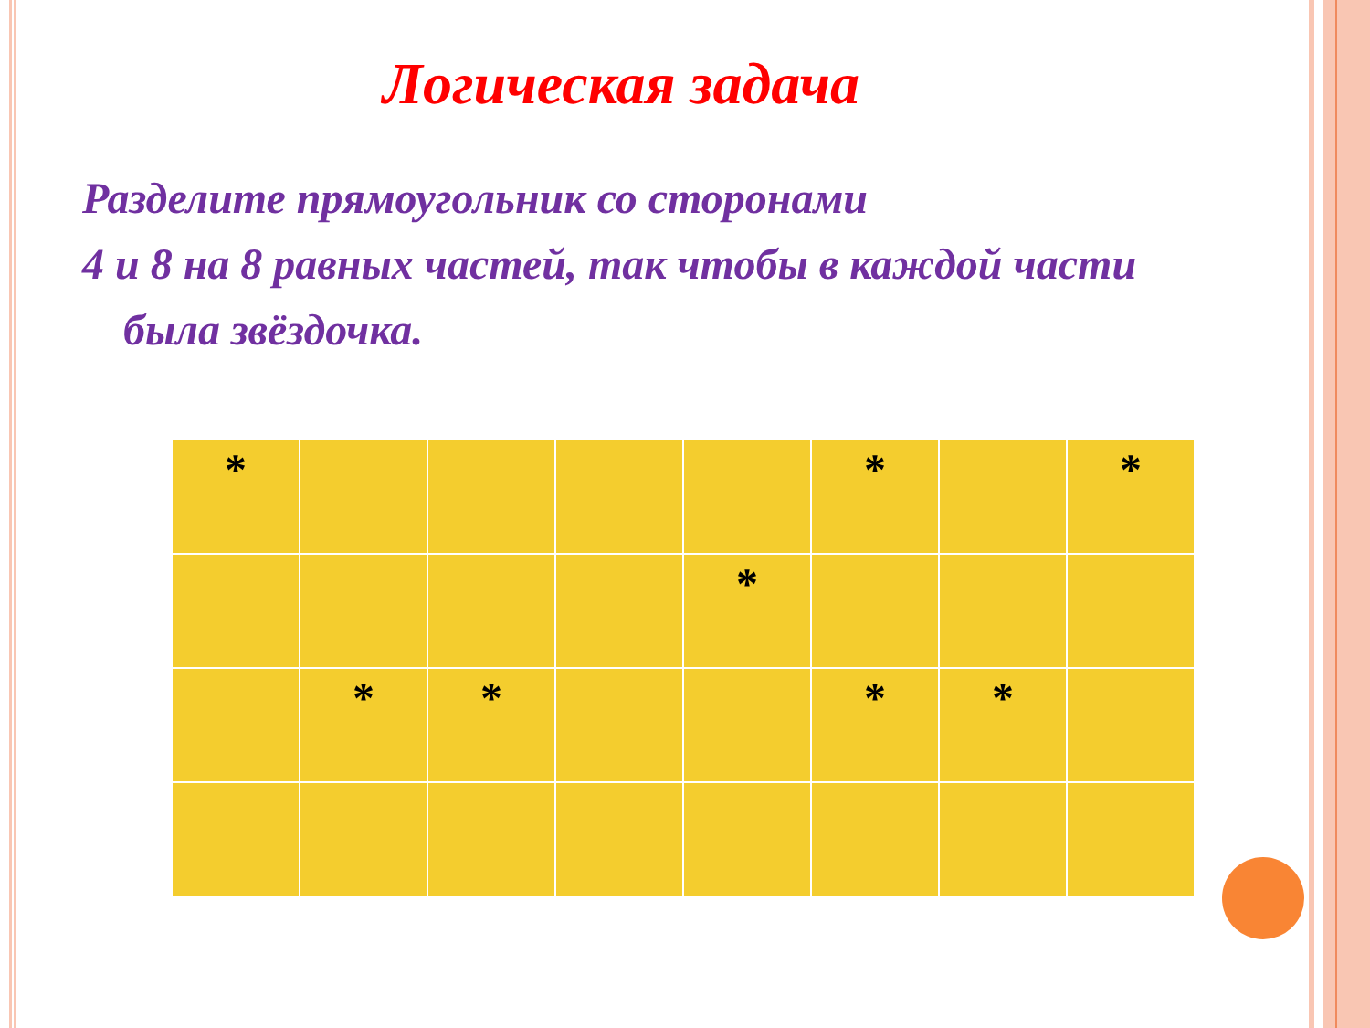Логическая задача
Разделите прямоугольник со сторонами
4 и 8 на 8 равных частей, так чтобы в каждой части
была звёздочка.
| * | | | | | * | | * |
| | | | | * | | | |
| | * | * | | | * | * | |